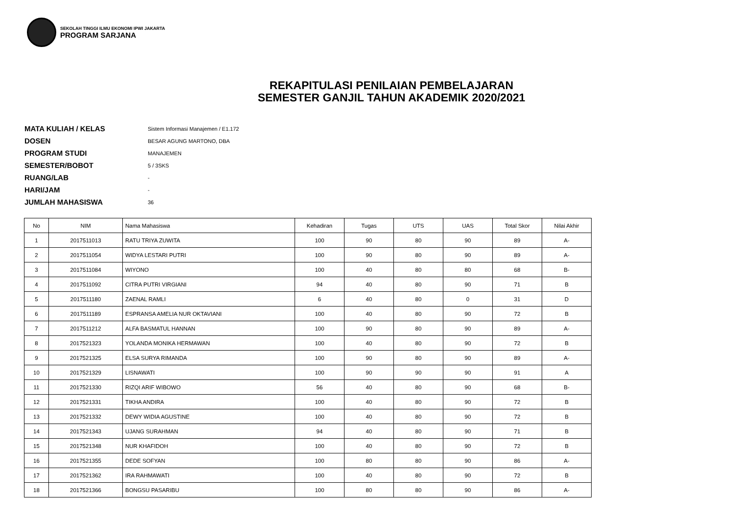SEKOLAH TINGGI ILMU EKONOMI IPWI JAKARTA
PROGRAM SARJANA
REKAPITULASI PENILAIAN PEMBELAJARAN
SEMESTER GANJIL TAHUN AKADEMIK 2020/2021
MATA KULIAH / KELAS
Sistem Informasi Manajemen / E1.172
DOSEN
BESAR AGUNG MARTONO, DBA
PROGRAM STUDI
MANAJEMEN
SEMESTER/BOBOT
5 / 3SKS
RUANG/LAB
-
HARI/JAM
-
JUMLAH MAHASISWA
36
| No | NIM | Nama Mahasiswa | Kehadiran | Tugas | UTS | UAS | Total Skor | Nilai Akhir |
| --- | --- | --- | --- | --- | --- | --- | --- | --- |
| 1 | 2017511013 | RATU TRIYA ZUWITA | 100 | 90 | 80 | 90 | 89 | A- |
| 2 | 2017511054 | WIDYA LESTARI PUTRI | 100 | 90 | 80 | 90 | 89 | A- |
| 3 | 2017511084 | WIYONO | 100 | 40 | 80 | 80 | 68 | B- |
| 4 | 2017511092 | CITRA PUTRI VIRGIANI | 94 | 40 | 80 | 90 | 71 | B |
| 5 | 2017511180 | ZAENAL RAMLI | 6 | 40 | 80 | 0 | 31 | D |
| 6 | 2017511189 | ESPRANSA AMELIA NUR OKTAVIANI | 100 | 40 | 80 | 90 | 72 | B |
| 7 | 2017511212 | ALFA BASMATUL HANNAN | 100 | 90 | 80 | 90 | 89 | A- |
| 8 | 2017521323 | YOLANDA MONIKA HERMAWAN | 100 | 40 | 80 | 90 | 72 | B |
| 9 | 2017521325 | ELSA SURYA RIMANDA | 100 | 90 | 80 | 90 | 89 | A- |
| 10 | 2017521329 | LISNAWATI | 100 | 90 | 90 | 90 | 91 | A |
| 11 | 2017521330 | RIZQI ARIF WIBOWO | 56 | 40 | 80 | 90 | 68 | B- |
| 12 | 2017521331 | TIKHA ANDIRA | 100 | 40 | 80 | 90 | 72 | B |
| 13 | 2017521332 | DEWY WIDIA AGUSTINE | 100 | 40 | 80 | 90 | 72 | B |
| 14 | 2017521343 | UJANG SURAHMAN | 94 | 40 | 80 | 90 | 71 | B |
| 15 | 2017521348 | NUR KHAFIDOH | 100 | 40 | 80 | 90 | 72 | B |
| 16 | 2017521355 | DEDE SOFYAN | 100 | 80 | 80 | 90 | 86 | A- |
| 17 | 2017521362 | IRA RAHMAWATI | 100 | 40 | 80 | 90 | 72 | B |
| 18 | 2017521366 | BONGSU PASARIBU | 100 | 80 | 80 | 90 | 86 | A- |